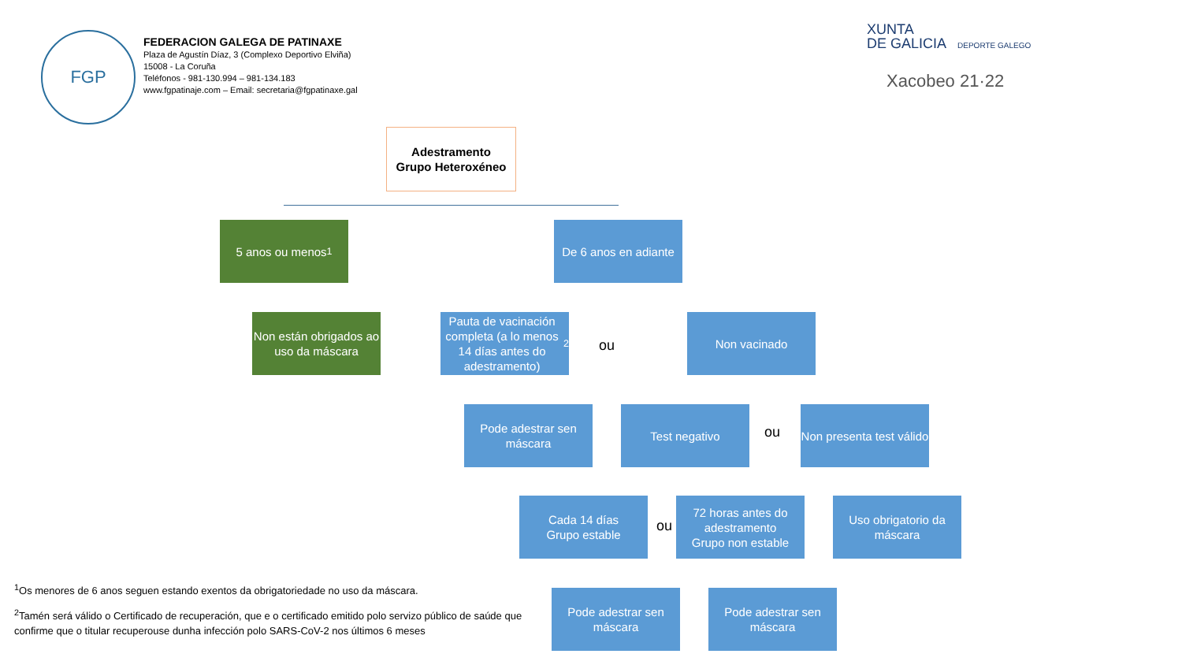FGP
FEDERACION GALEGA DE PATINAXE
Plaza de Agustín Díaz, 3 (Complexo Deportivo Elviña)
15008 - La Coruña
Teléfonos - 981-130.994 – 981-134.183
www.fgpatinaje.com – Email: secretaria@fgpatinaxe.gal
XUNTA
DE GALICIA DEPORTE GALEGO
Xacobeo 21·22
Adestramento
Grupo Heteroxéneo
5 anos ou menos<sup>1</sup>
De 6 anos en adiante
Non están obrigados ao uso da máscara
Pauta de vacinación completa (a lo menos 14 días antes do adestramento)<sup>2</sup>
ou
Non vacinado
Pode adestrar sen máscara
Test negativo
ou
Non presenta test válido
Cada 14 días
Grupo estable
ou
72 horas antes do adestramento
Grupo non estable
Uso obrigatorio da máscara
Pode adestrar sen máscara
Pode adestrar sen máscara
<sup>1</sup> Os menores de 6 anos seguen estando exentos da obrigatoriedade no uso da máscara.
<sup>2</sup> Tamén será válido o Certificado de recuperación, que e o certificado emitido polo servizo público de saúde que confirme que o titular recuperouse dunha infección polo SARS-CoV-2 nos últimos 6 meses